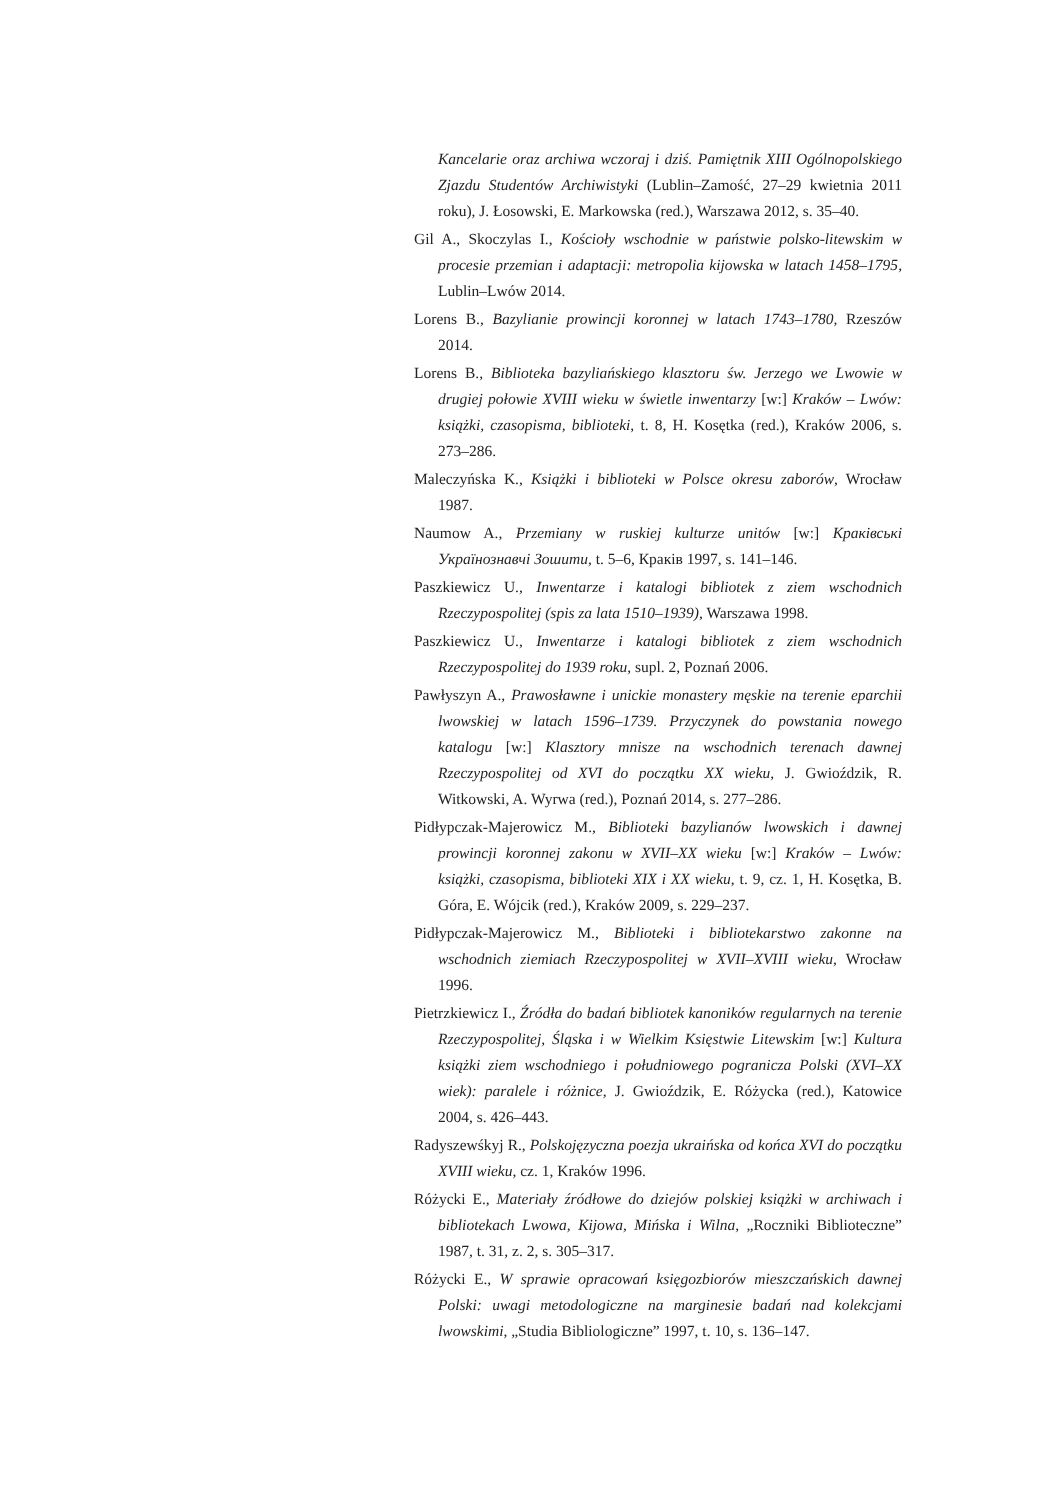Kancelarie oraz archiwa wczoraj i dziś. Pamiętnik XIII Ogólnopolskiego Zjazdu Studentów Archiwistyki (Lublin–Zamość, 27–29 kwietnia 2011 roku), J. Łosowski, E. Markowska (red.), Warszawa 2012, s. 35–40.
Gil A., Skoczylas I., Kościoły wschodnie w państwie polsko-litewskim w procesie przemian i adaptacji: metropolia kijowska w latach 1458–1795, Lublin–Lwów 2014.
Lorens B., Bazylianie prowincji koronnej w latach 1743–1780, Rzeszów 2014.
Lorens B., Biblioteka bazyliańskiego klasztoru św. Jerzego we Lwowie w drugiej połowie XVIII wieku w świetle inwentarzy [w:] Kraków – Lwów: książki, czasopisma, biblioteki, t. 8, H. Kosętka (red.), Kraków 2006, s. 273–286.
Maleczyńska K., Książki i biblioteki w Polsce okresu zaborów, Wrocław 1987.
Naumow A., Przemiany w ruskiej kulturze unitów [w:] Краківські Українознавчі Зошити, t. 5–6, Краків 1997, s. 141–146.
Paszkiewicz U., Inwentarze i katalogi bibliotek z ziem wschodnich Rzeczypospolitej (spis za lata 1510–1939), Warszawa 1998.
Paszkiewicz U., Inwentarze i katalogi bibliotek z ziem wschodnich Rzeczypospolitej do 1939 roku, supl. 2, Poznań 2006.
Pawłyszyn A., Prawosławne i unickie monastery męskie na terenie eparchii lwowskiej w latach 1596–1739. Przyczynek do powstania nowego katalogu [w:] Klasztory mnisze na wschodnich terenach dawnej Rzeczypospolitej od XVI do początku XX wieku, J. Gwioździk, R. Witkowski, A. Wyrwa (red.), Poznań 2014, s. 277–286.
Pidłypczak-Majerowicz M., Biblioteki bazylianów lwowskich i dawnej prowincji koronnej zakonu w XVII–XX wieku [w:] Kraków – Lwów: książki, czasopisma, biblioteki XIX i XX wieku, t. 9, cz. 1, H. Kosętka, B. Góra, E. Wójcik (red.), Kraków 2009, s. 229–237.
Pidłypczak-Majerowicz M., Biblioteki i bibliotekarstwo zakonne na wschodnich ziemiach Rzeczypospolitej w XVII–XVIII wieku, Wrocław 1996.
Pietrzkiewicz I., Źródła do badań bibliotek kanoników regularnych na terenie Rzeczypospolitej, Śląska i w Wielkim Księstwie Litewskim [w:] Kultura książki ziem wschodniego i południowego pogranicza Polski (XVI–XX wiek): paralele i różnice, J. Gwioździk, E. Różycka (red.), Katowice 2004, s. 426–443.
Radyszewśkyj R., Polskojęzyczna poezja ukraińska od końca XVI do początku XVIII wieku, cz. 1, Kraków 1996.
Różycki E., Materiały źródłowe do dziejów polskiej książki w archiwach i bibliotekach Lwowa, Kijowa, Mińska i Wilna, „Roczniki Biblioteczne” 1987, t. 31, z. 2, s. 305–317.
Różycki E., W sprawie opracowań księgozbiorów mieszczańskich dawnej Polski: uwagi metodologiczne na marginesie badań nad kolekcjami lwowskimi, „Studia Bibliologiczne” 1997, t. 10, s. 136–147.